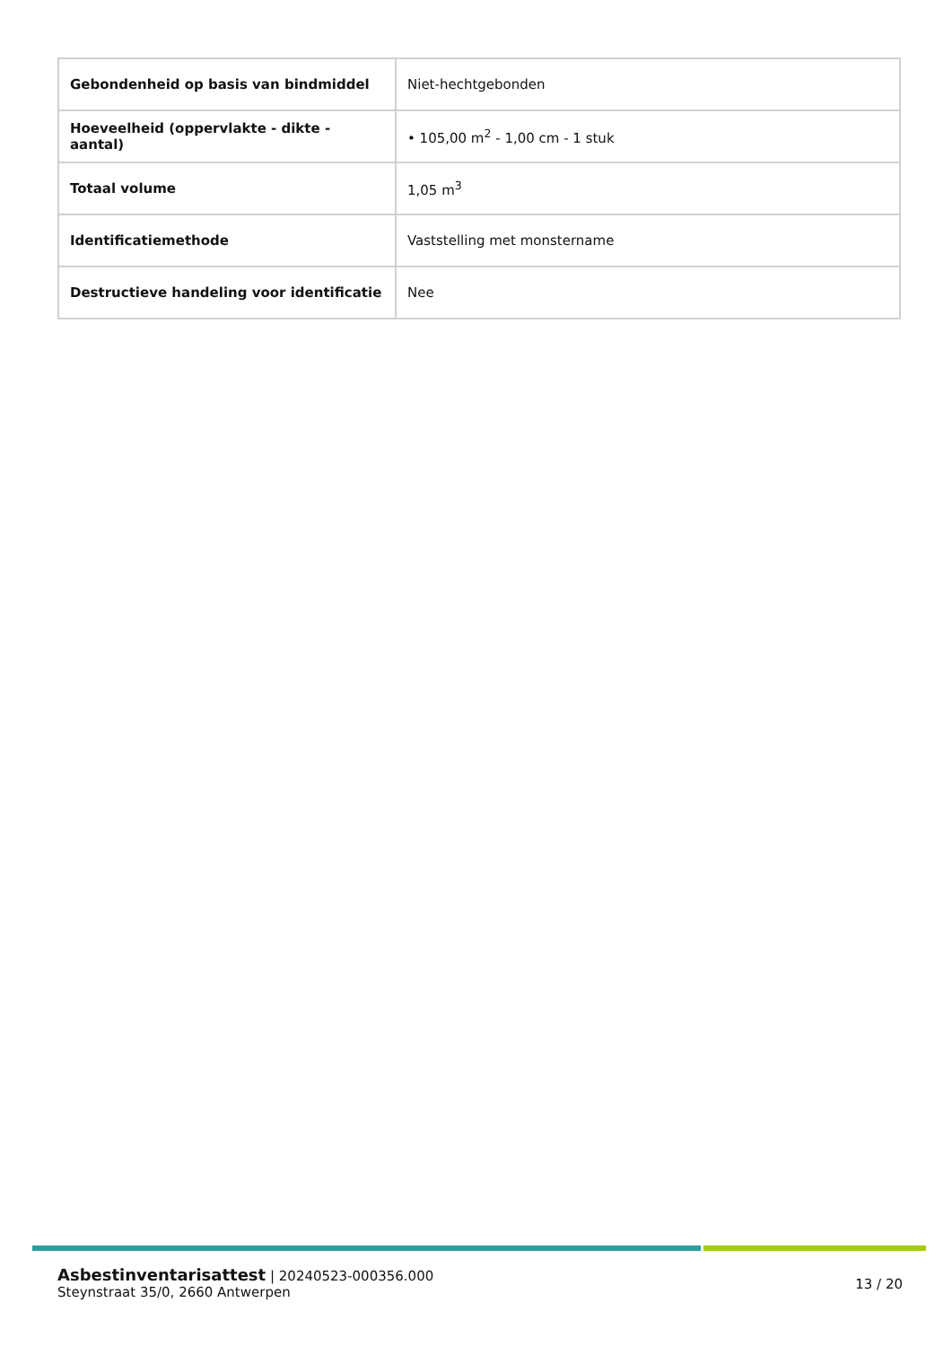| Gebondenheid op basis van bindmiddel | Niet-hechtgebonden |
| Hoeveelheid (oppervlakte - dikte - aantal) | • 105,00 m<sup>2</sup> - 1,00 cm - 1 stuk |
| Totaal volume | 1,05 m<sup>3</sup> |
| Identificatiemethode | Vaststelling met monstername |
| Destructieve handeling voor identificatie | Nee |
Asbestinventarisattest | 20240523-000356.000
Steynstraat 35/0, 2660 Antwerpen
13 / 20